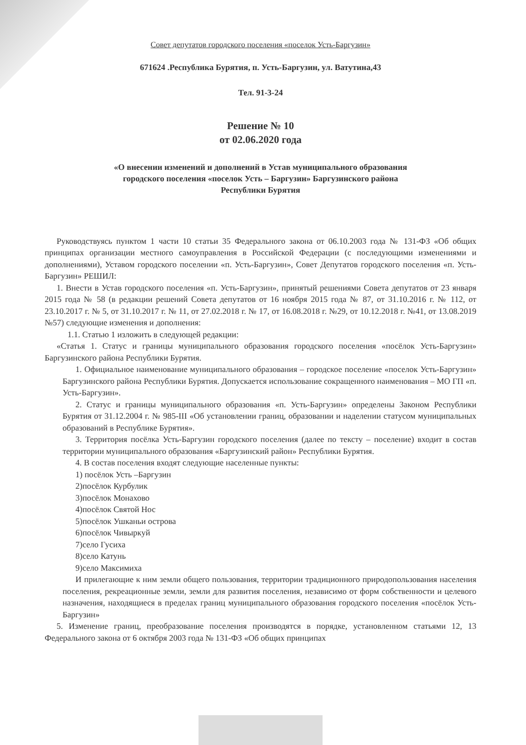Совет депутатов городского поселения «поселок Усть-Баргузин»
671624 .Республика Бурятия, п. Усть-Баргузин, ул. Ватутина,43
Тел. 91-3-24
Решение № 10
от 02.06.2020 года
«О внесении изменений и дополнений в Устав муниципального образования
городского поселения «поселок Усть – Баргузин» Баргузинского района
Республики Бурятия
Руководствуясь пунктом 1 части 10 статьи 35 Федерального закона от 06.10.2003 года № 131-ФЗ «Об общих принципах организации местного самоуправления в Российской Федерации (с последующими изменениями и дополнениями), Уставом городского поселении «п. Усть-Баргузин», Совет Депутатов городского поселения «п. Усть-Баргузин» РЕШИЛ:
1. Внести в Устав городского поселения «п. Усть-Баргузин», принятый решениями Совета депутатов от 23 января 2015 года № 58 (в редакции решений Совета депутатов от 16 ноября 2015 года № 87, от 31.10.2016 г. № 112, от 23.10.2017 г. № 5, от 31.10.2017 г. № 11, от 27.02.2018 г. № 17, от 16.08.2018 г. №29, от 10.12.2018 г. №41, от 13.08.2019 №57) следующие изменения и дополнения:
1.1. Статью 1 изложить в следующей редакции:
«Статья 1. Статус и границы муниципального образования городского поселения «посёлок Усть-Баргузин» Баргузинского района Республики Бурятия.
1. Официальное наименование муниципального образования – городское поселение «поселок Усть-Баргузин» Баргузинского района Республики Бурятия. Допускается использование сокращенного наименования – МО ГП «п. Усть-Баргузин».
2. Статус и границы муниципального образования «п. Усть-Баргузин» определены Законом Республики Бурятия от 31.12.2004 г. № 985-III «Об установлении границ, образовании и наделении статусом муниципальных образований в Республике Бурятия».
3. Территория посёлка Усть-Баргузин городского поселения (далее по тексту – поселение) входит в состав территории муниципального образования «Баргузинский район» Республики Бурятия.
4. В состав поселения входят следующие населенные пункты:
1) посёлок Усть –Баргузин
2)посёлок Курбулик
3)посёлок Монахово
4)посёлок Святой Нос
5)посёлок Ушканьи острова
6)посёлок Чивыркуй
7)село Гусиха
8)село Катунь
9)село Максимиха
И прилегающие к ним земли общего пользования, территории традиционного природопользования населения поселения, рекреационные земли, земли для развития поселения, независимо от форм собственности и целевого назначения, находящиеся в пределах границ муниципального образования городского поселения «посёлок Усть-Баргузин»
5. Изменение границ, преобразование поселения производятся в порядке, установленном статьями 12, 13 Федерального закона от 6 октября 2003 года № 131-ФЗ «Об общих принципах